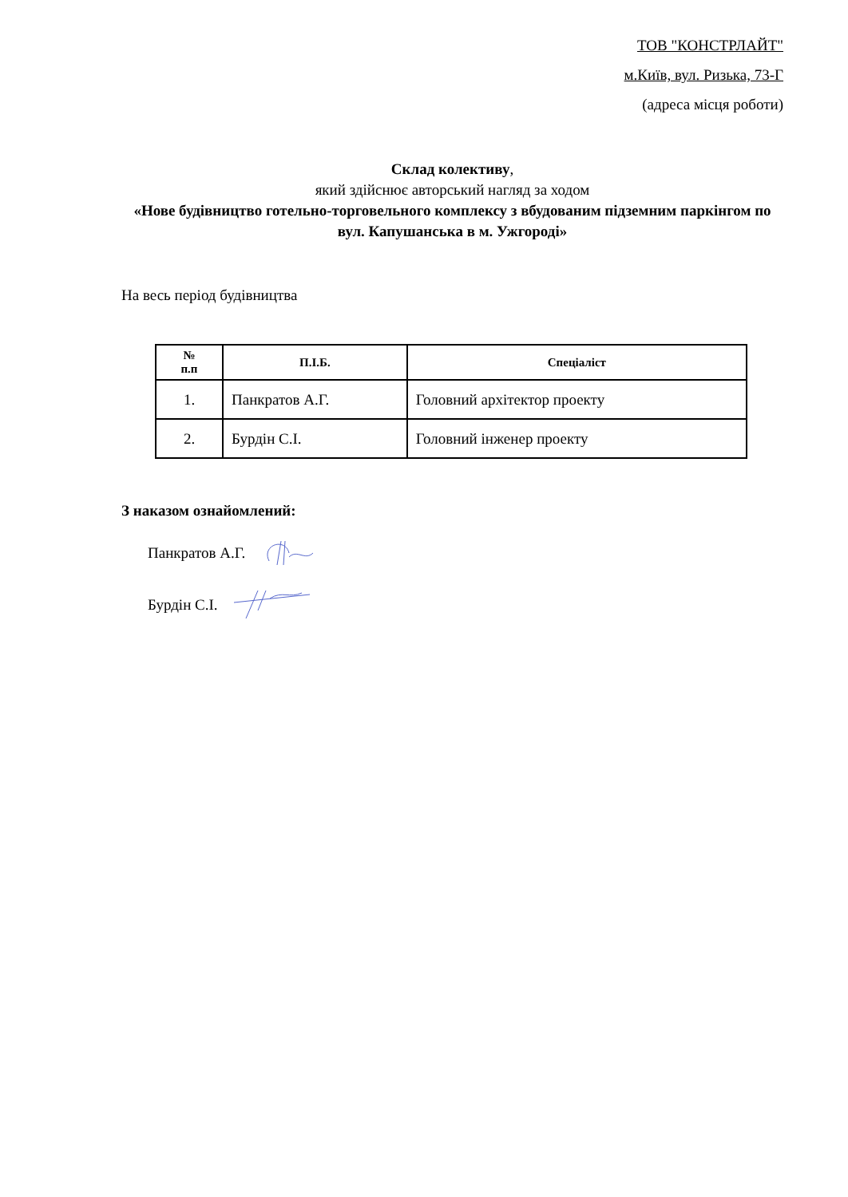ТОВ "КОНСТРЛАЙТ"
м.Київ, вул. Ризька, 73-Г
(адреса місця роботи)
Склад колективу,
який здійснює авторський нагляд за ходом
«Нове будівництво готельно-торговельного комплексу з вбудованим підземним паркінгом по вул. Капушанська в м. Ужгороді»
На весь період будівництва
| № п.п | П.І.Б. | Спеціаліст |
| --- | --- | --- |
| 1. | Панкратов А.Г. | Головний архітектор проекту |
| 2. | Бурдін С.І. | Головний інженер проекту |
З наказом ознайомлений:
Панкратов А.Г.
Бурдін С.І.